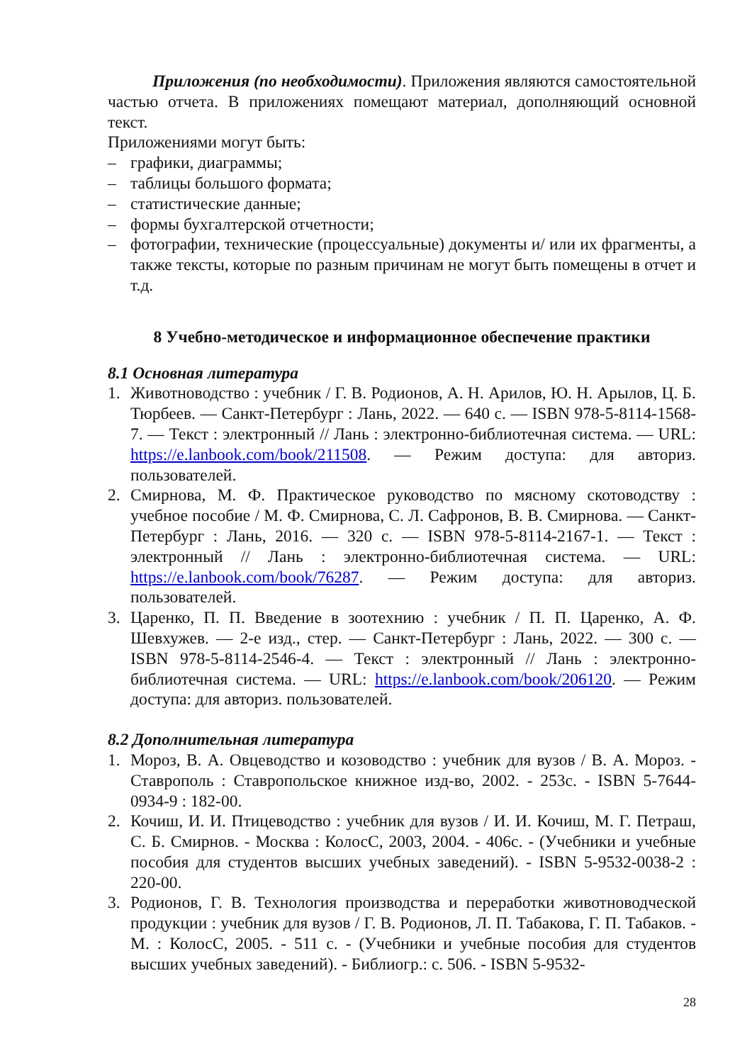Приложения (по необходимости). Приложения являются самостоятельной частью отчета. В приложениях помещают материал, дополняющий основной текст.
Приложениями могут быть:
– графики, диаграммы;
– таблицы большого формата;
– статистические данные;
– формы бухгалтерской отчетности;
– фотографии, технические (процессуальные) документы и/ или их фрагменты, а также тексты, которые по разным причинам не могут быть помещены в отчет и т.д.
8 Учебно-методическое и информационное обеспечение практики
8.1 Основная литература
1. Животноводство : учебник / Г. В. Родионов, А. Н. Арилов, Ю. Н. Арылов, Ц. Б. Тюрбеев. — Санкт-Петербург : Лань, 2022. — 640 с. — ISBN 978-5-8114-1568-7. — Текст : электронный // Лань : электронно-библиотечная система. — URL: https://e.lanbook.com/book/211508. — Режим доступа: для авториз. пользователей.
2. Смирнова, М. Ф. Практическое руководство по мясному скотоводству : учебное пособие / М. Ф. Смирнова, С. Л. Сафронов, В. В. Смирнова. — Санкт-Петербург : Лань, 2016. — 320 с. — ISBN 978-5-8114-2167-1. — Текст : электронный // Лань : электронно-библиотечная система. — URL: https://e.lanbook.com/book/76287. — Режим доступа: для авториз. пользователей.
3. Царенко, П. П. Введение в зоотехнию : учебник / П. П. Царенко, А. Ф. Шевхужев. — 2-е изд., стер. — Санкт-Петербург : Лань, 2022. — 300 с. — ISBN 978-5-8114-2546-4. — Текст : электронный // Лань : электронно-библиотечная система. — URL: https://e.lanbook.com/book/206120. — Режим доступа: для авториз. пользователей.
8.2 Дополнительная литература
1. Мороз, В. А. Овцеводство и козоводство : учебник для вузов / В. А. Мороз. - Ставрополь : Ставропольское книжное изд-во, 2002. - 253с. - ISBN 5-7644-0934-9 : 182-00.
2. Кочиш, И. И. Птицеводство : учебник для вузов / И. И. Кочиш, М. Г. Петраш, С. Б. Смирнов. - Москва : КолосС, 2003, 2004. - 406с. - (Учебники и учебные пособия для студентов высших учебных заведений). - ISBN 5-9532-0038-2 : 220-00.
3. Родионов, Г. В. Технология производства и переработки животноводческой продукции : учебник для вузов / Г. В. Родионов, Л. П. Табакова, Г. П. Табаков. - М. : КолосС, 2005. - 511 с. - (Учебники и учебные пособия для студентов высших учебных заведений). - Библиогр.: с. 506. - ISBN 5-9532-
28